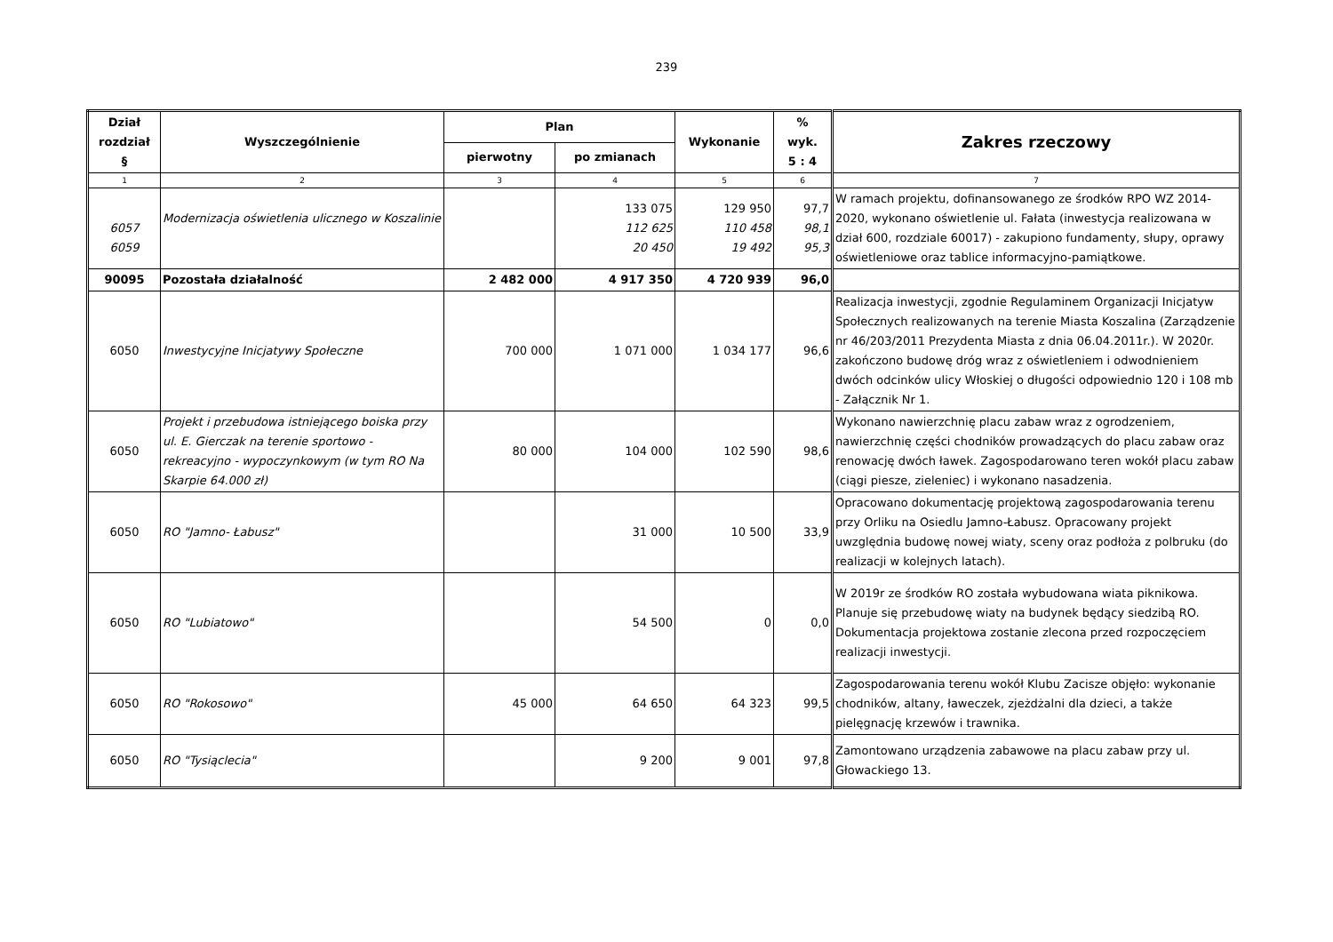239
| Dział rozdział § | Wyszczególnienie | Plan | | Wykonanie | % wyk. 5 : 4 | Zakres rzeczowy |
| --- | --- | --- | --- | --- | --- | --- |
| | | pierwotny | po zmianach | | | |
| 1 | 2 | 3 | 4 | 5 | 6 | 7 |
| 6057 6059 | Modernizacja oświetlenia ulicznego w Koszalinie | | 133 075 112 625 20 450 | 129 950 110 458 19 492 | 97,7 98,1 95,3 | W ramach projektu, dofinansowanego ze środków RPO WZ 2014-2020, wykonano oświetlenie ul. Fałata (inwestycja realizowana w dział 600, rozdziale 60017) - zakupiono fundamenty, słupy, oprawy oświetleniowe oraz tablice informacyjno-pamiątkowe. |
| 90095 | Pozostała działalność | 2 482 000 | 4 917 350 | 4 720 939 | 96,0 | |
| 6050 | Inwestycyjne Inicjatywy Społeczne | 700 000 | 1 071 000 | 1 034 177 | 96,6 | Realizacja inwestycji, zgodnie Regulaminem Organizacji Inicjatyw Społecznych realizowanych na terenie Miasta Koszalina (Zarządzenie nr 46/203/2011 Prezydenta Miasta z dnia 06.04.2011r.). W 2020r. zakończono budowę dróg wraz z oświetleniem i odwodnieniem dwóch odcinków ulicy Włoskiej o długości odpowiednio 120 i 108 mb - Załącznik Nr 1. |
| 6050 | Projekt i przebudowa istniejącego boiska przy ul. E. Gierczak na terenie sportowo - rekreacyjno - wypoczynkowym (w tym RO Na Skarpie 64.000 zł) | 80 000 | 104 000 | 102 590 | 98,6 | Wykonano nawierzchnię placu zabaw wraz z ogrodzeniem, nawierzchnię części chodników prowadzących do placu zabaw oraz renowację dwóch ławek. Zagospodarowano teren wokół placu zabaw (ciągi piesze, zieleniec) i wykonano nasadzenia. |
| 6050 | RO "Jamno- Łabusz" | | 31 000 | 10 500 | 33,9 | Opracowano dokumentację projektową zagospodarowania terenu przy Orliku na Osiedlu Jamno-Łabusz. Opracowany projekt uwzględnia budowę nowej wiaty, sceny oraz podłoża z polbruku (do realizacji w kolejnych latach). |
| 6050 | RO "Lubiatowo" | | 54 500 | 0 | 0,0 | W 2019r ze środków RO została wybudowana wiata piknikowa. Planuje się przebudowę wiaty na budynek będący siedzibą RO. Dokumentacja projektowa zostanie zlecona przed rozpoczęciem realizacji inwestycji. |
| 6050 | RO "Rokosowo" | 45 000 | 64 650 | 64 323 | 99,5 | Zagospodarowania terenu wokół Klubu Zacisze objęło: wykonanie chodników, altany, ławeczek, zjeżdżalni dla dzieci, a także pielęgnację krzewów i trawnika. |
| 6050 | RO "Tysiąclecia" | | 9 200 | 9 001 | 97,8 | Zamontowano urządzenia zabawowe na placu zabaw przy ul. Głowackiego 13. |